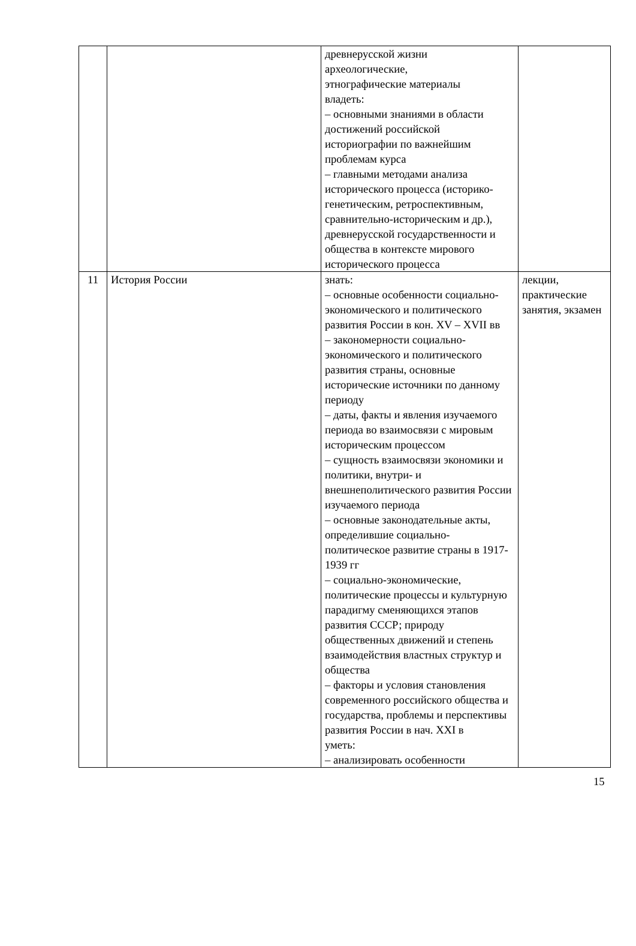| | | древнерусской жизни археологические, этнографические материалы владеть: – основными знаниями в области достижений российской историографии по важнейшим проблемам курса – главными методами анализа исторического процесса (историко-генетическим, ретроспективным, сравнительно-историческим и др.), древнерусской государственности и общества в контексте мирового исторического процесса | |
| 11 | История России | знать: – основные особенности социально-экономического и политического развития России в кон. XV – XVII вв – закономерности социально-экономического и политического развития страны, основные исторические источники по данному периоду – даты, факты и явления изучаемого периода во взаимосвязи с мировым историческим процессом – сущность взаимосвязи экономики и политики, внутри- и внешнеполитического развития России изучаемого периода – основные законодательные акты, определившие социально-политическое развитие страны в 1917-1939 гг – социально-экономические, политические процессы и культурную парадигму сменяющихся этапов развития СССР; природу общественных движений и степень взаимодействия властных структур и общества – факторы и условия становления современного российского общества и государства, проблемы и перспективы развития России в нач. XXI в уметь: – анализировать особенности | лекции, практические занятия, экзамен |
15